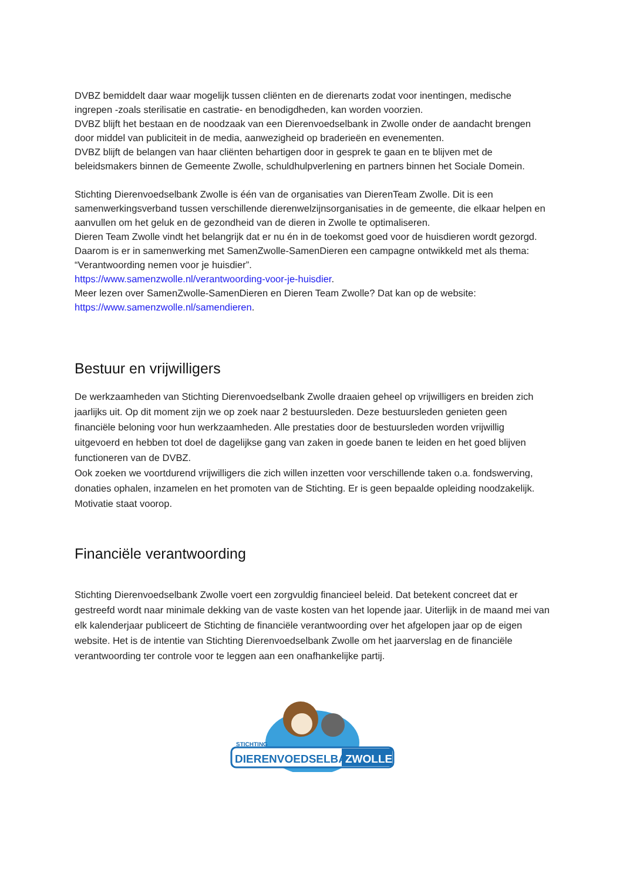DVBZ bemiddelt daar waar mogelijk tussen cliënten en de dierenarts zodat voor inentingen, medische ingrepen -zoals sterilisatie en castratie- en benodigdheden, kan worden voorzien.
DVBZ blijft het bestaan en de noodzaak van een Dierenvoedselbank in Zwolle onder de aandacht brengen door middel van publiciteit in de media, aanwezigheid op braderieën en evenementen.
DVBZ blijft de belangen van haar cliënten behartigen door in gesprek te gaan en te blijven met de beleidsmakers binnen de Gemeente Zwolle, schuldhulpverlening en partners binnen het Sociale Domein.
Stichting Dierenvoedselbank Zwolle is één van de organisaties van DierenTeam Zwolle. Dit is een samenwerkingsverband tussen verschillende dierenwelzijnsorganisaties in de gemeente, die elkaar helpen en aanvullen om het geluk en de gezondheid van de dieren in Zwolle te optimaliseren.
Dieren Team Zwolle vindt het belangrijk dat er nu én in de toekomst goed voor de huisdieren wordt gezorgd. Daarom is er in samenwerking met SamenZwolle-SamenDieren een campagne ontwikkeld met als thema: “Verantwoording nemen voor je huisdier”.
https://www.samenzwolle.nl/verantwoording-voor-je-huisdier.
Meer lezen over SamenZwolle-SamenDieren en Dieren Team Zwolle? Dat kan op de website:
https://www.samenzwolle.nl/samendieren.
Bestuur en vrijwilligers
De werkzaamheden van Stichting Dierenvoedselbank Zwolle draaien geheel op vrijwilligers en breiden zich jaarlijks uit. Op dit moment zijn we op zoek naar 2 bestuursleden. Deze bestuursleden genieten geen financiële beloning voor hun werkzaamheden. Alle prestaties door de bestuursleden worden vrijwillig uitgevoerd en hebben tot doel de dagelijkse gang van zaken in goede banen te leiden en het goed blijven functioneren van de DVBZ.
Ook zoeken we voortdurend vrijwilligers die zich willen inzetten voor verschillende taken o.a. fondswerving, donaties ophalen, inzamelen en het promoten van de Stichting. Er is geen bepaalde opleiding noodzakelijk. Motivatie staat voorop.
Financiële verantwoording
Stichting Dierenvoedselbank Zwolle voert een zorgvuldig financieel beleid. Dat betekent concreet dat er gestreefd wordt naar minimale dekking van de vaste kosten van het lopende jaar. Uiterlijk in de maand mei van elk kalenderjaar publiceert de Stichting de financiële verantwoording over het afgelopen jaar op de eigen website. Het is de intentie van Stichting Dierenvoedselbank Zwolle om het jaarverslag en de financiële verantwoording ter controle voor te leggen aan een onafhankelijke partij.
STICHTING
DIERENVOEDSELBANK
ZWOLLE